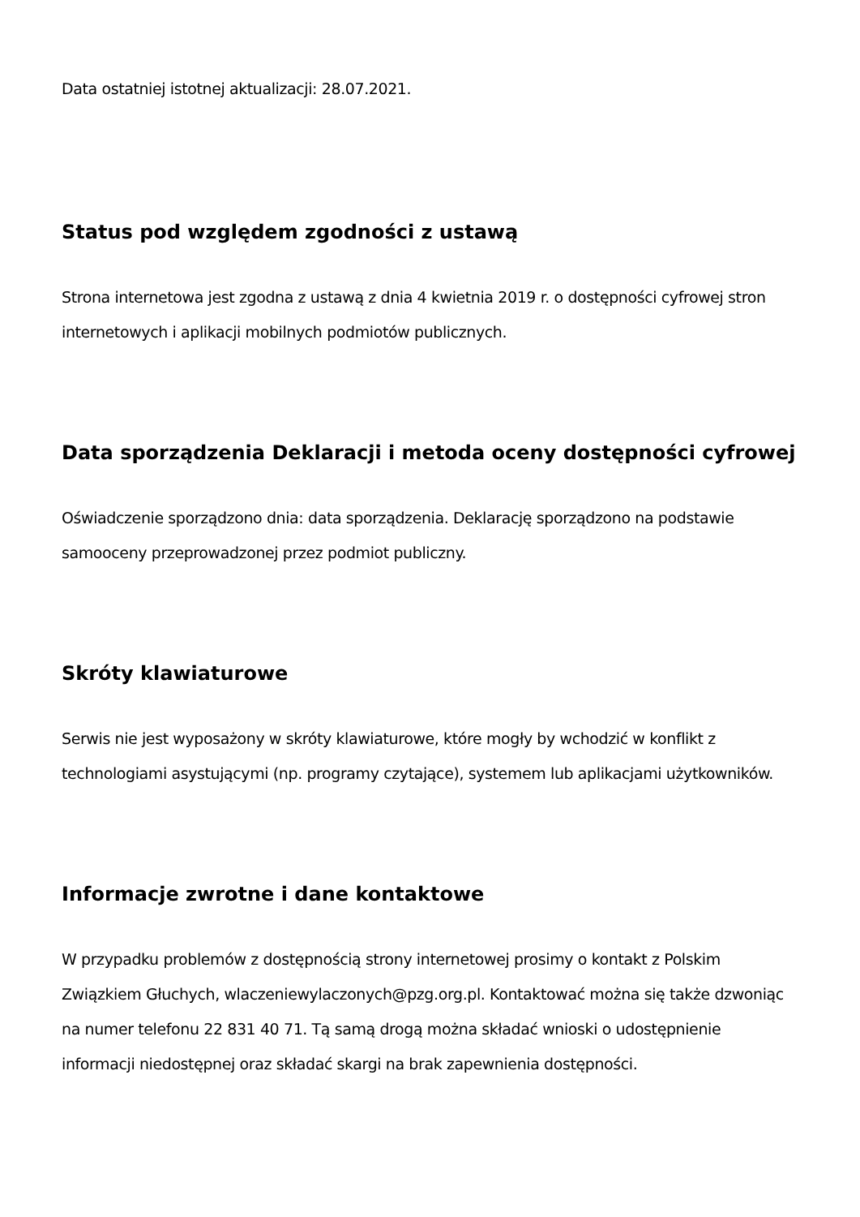Data ostatniej istotnej aktualizacji: 28.07.2021.
Status pod względem zgodności z ustawą
Strona internetowa jest zgodna z ustawą z dnia 4 kwietnia 2019 r. o dostępności cyfrowej stron internetowych i aplikacji mobilnych podmiotów publicznych.
Data sporządzenia Deklaracji i metoda oceny dostępności cyfrowej
Oświadczenie sporządzono dnia: data sporządzenia. Deklarację sporządzono na podstawie samooceny przeprowadzonej przez podmiot publiczny.
Skróty klawiaturowe
Serwis nie jest wyposażony w skróty klawiaturowe, które mogły by wchodzić w konflikt z technologiami asystującymi (np. programy czytające), systemem lub aplikacjami użytkowników.
Informacje zwrotne i dane kontaktowe
W przypadku problemów z dostępnością strony internetowej prosimy o kontakt z Polskim Związkiem Głuchych, wlaczeniewylaczonych@pzg.org.pl. Kontaktować można się także dzwoniąc na numer telefonu 22 831 40 71. Tą samą drogą można składać wnioski o udostępnienie informacji niedostępnej oraz składać skargi na brak zapewnienia dostępności.